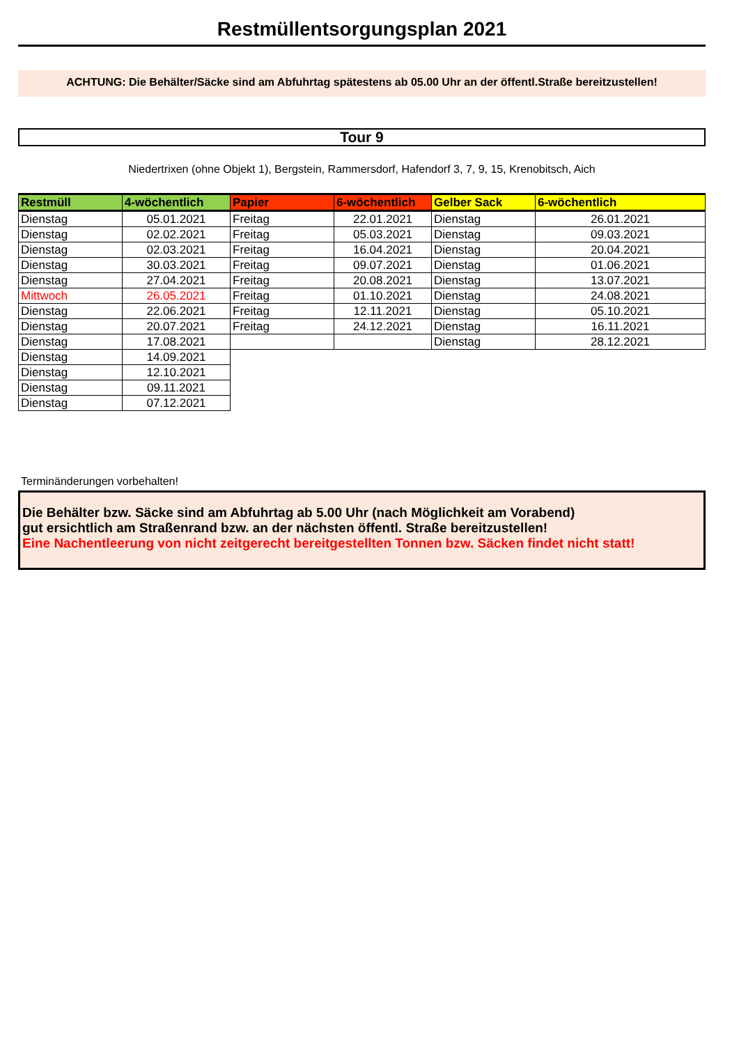Restmüllentsorgungsplan 2021
ACHTUNG: Die Behälter/Säcke sind am Abfuhrtag spätestens ab 05.00 Uhr an der öffentl.Straße bereitzustellen!
Tour 9
Niedertrixen (ohne Objekt 1), Bergstein, Rammersdorf, Hafendorf 3, 7, 9, 15, Krenobitsch, Aich
| Restmüll | 4-wöchentlich | Papier | 6-wöchentlich | Gelber Sack | 6-wöchentlich |
| --- | --- | --- | --- | --- | --- |
| Dienstag | 05.01.2021 | Freitag | 22.01.2021 | Dienstag | 26.01.2021 |
| Dienstag | 02.02.2021 | Freitag | 05.03.2021 | Dienstag | 09.03.2021 |
| Dienstag | 02.03.2021 | Freitag | 16.04.2021 | Dienstag | 20.04.2021 |
| Dienstag | 30.03.2021 | Freitag | 09.07.2021 | Dienstag | 01.06.2021 |
| Dienstag | 27.04.2021 | Freitag | 20.08.2021 | Dienstag | 13.07.2021 |
| Mittwoch | 26.05.2021 | Freitag | 01.10.2021 | Dienstag | 24.08.2021 |
| Dienstag | 22.06.2021 | Freitag | 12.11.2021 | Dienstag | 05.10.2021 |
| Dienstag | 20.07.2021 | Freitag | 24.12.2021 | Dienstag | 16.11.2021 |
| Dienstag | 17.08.2021 | | | Dienstag | 28.12.2021 |
| Dienstag | 14.09.2021 | | | | |
| Dienstag | 12.10.2021 | | | | |
| Dienstag | 09.11.2021 | | | | |
| Dienstag | 07.12.2021 | | | | |
Terminänderungen vorbehalten!
Die Behälter bzw. Säcke sind am Abfuhrtag ab 5.00 Uhr (nach Möglichkeit am Vorabend)
gut ersichtlich am Straßenrand bzw. an der nächsten öffentl. Straße bereitzustellen!
Eine Nachentleerung von nicht zeitgerecht bereitgestellten Tonnen bzw. Säcken findet nicht statt!